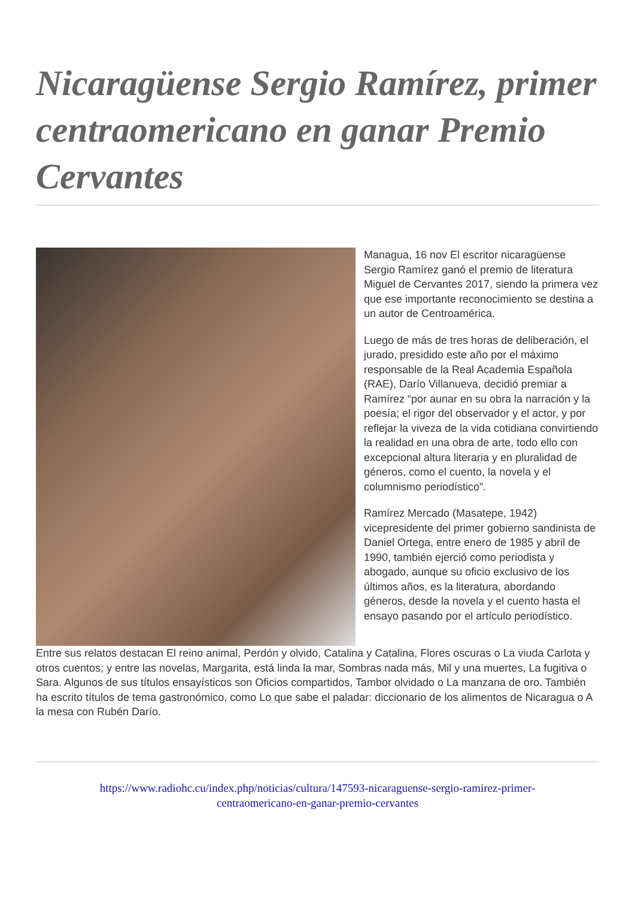Nicaragüense Sergio Ramírez, primer centraomericano en ganar Premio Cervantes
Managua, 16 nov El escritor nicaragüense Sergio Ramírez ganó el premio de literatura Miguel de Cervantes 2017, siendo la primera vez que ese importante reconocimiento se destina a un autor de Centroamérica.
Luego de más de tres horas de deliberación, el jurado, presidido este año por el máximo responsable de la Real Academia Española (RAE), Darío Villanueva, decidió premiar a Ramírez “por aunar en su obra la narración y la poesía; el rigor del observador y el actor, y por reflejar la viveza de la vida cotidiana convirtiendo la realidad en una obra de arte, todo ello con excepcional altura literaria y en pluralidad de géneros, como el cuento, la novela y el columnismo periodístico”.
Ramírez Mercado (Masatepe, 1942) vicepresidente del primer gobierno sandinista de Daniel Ortega, entre enero de 1985 y abril de 1990, también ejerció como periodista y abogado, aunque su oficio exclusivo de los últimos años, es la literatura, abordando géneros, desde la novela y el cuento hasta el ensayo pasando por el artículo periodístico.
Entre sus relatos destacan El reino animal, Perdón y olvido, Catalina y Catalina, Flores oscuras o La viuda Carlota y otros cuentos; y entre las novelas, Margarita, está linda la mar, Sombras nada más, Mil y una muertes, La fugitiva o Sara. Algunos de sus títulos ensayísticos son Oficios compartidos, Tambor olvidado o La manzana de oro. También ha escrito títulos de tema gastronómico, como Lo que sabe el paladar: diccionario de los alimentos de Nicaragua o A la mesa con Rubén Darío.
https://www.radiohc.cu/index.php/noticias/cultura/147593-nicaraguense-sergio-ramirez-primer-
centraomericano-en-ganar-premio-cervantes